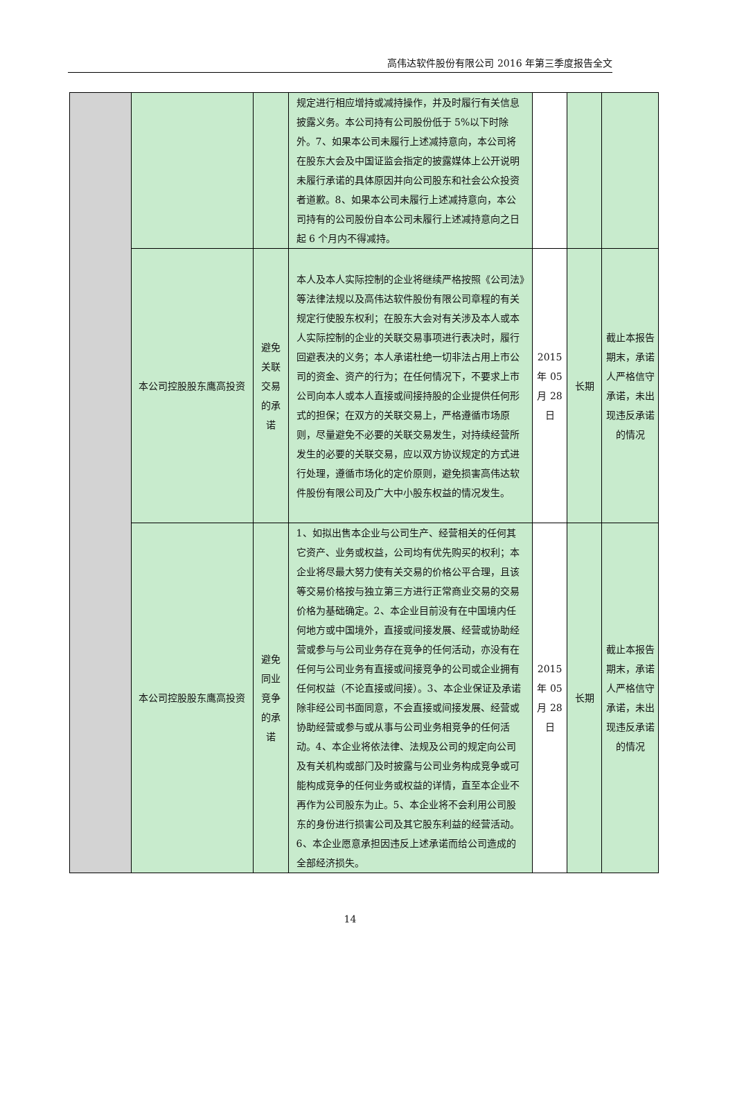高伟达软件股份有限公司 2016 年第三季度报告全文
| | | | 规定进行相应增持或减持操作，并及时履行有关信息披露义务。本公司持有公司股份低于 5%以下时除外。7、如果本公司未履行上述减持意向，本公司将在股东大会及中国证监会指定的披露媒体上公开说明未履行承诺的具体原因并向公司股东和社会公众投资者道歉。8、如果本公司未履行上述减持意向，本公司持有的公司股份自本公司未履行上述减持意向之日起 6 个月内不得减持。 | | | |
| | 本公司控股股东鹰高投资 | 避免关联交易的承诺 | 本人及本人实际控制的企业将继续严格按照《公司法》等法律法规以及高伟达软件股份有限公司章程的有关规定行使股东权利；在股东大会对有关涉及本人或本人实际控制的企业的关联交易事项进行表决时，履行回避表决的义务；本人承诺杜绝一切非法占用上市公司的资金、资产的行为；在任何情况下，不要求上市公司向本人或本人直接或间接持股的企业提供任何形式的担保；在双方的关联交易上，严格遵循市场原则，尽量避免不必要的关联交易发生，对持续经营所发生的必要的关联交易，应以双方协议规定的方式进行处理，遵循市场化的定价原则，避免损害高伟达软件股份有限公司及广大中小股东权益的情况发生。 | 2015 年 05 月 28 日 | 长期 | 截止本报告期末，承诺人严格信守承诺，未出现违反承诺的情况 |
| | 本公司控股股东鹰高投资 | 避免同业竞争的承诺 | 1、如拟出售本企业与公司生产、经营相关的任何其它资产、业务或权益，公司均有优先购买的权利；本企业将尽最大努力使有关交易的价格公平合理，且该等交易价格按与独立第三方进行正常商业交易的交易价格为基础确定。2、本企业目前没有在中国境内任何地方或中国境外，直接或间接发展、经营或协助经营或参与与公司业务存在竞争的任何活动，亦没有在任何与公司业务有直接或间接竞争的公司或企业拥有任何权益（不论直接或间接）。3、本企业保证及承诺除非经公司书面同意，不会直接或间接发展、经营或协助经营或参与或从事与公司业务相竞争的任何活动。4、本企业将依法律、法规及公司的规定向公司及有关机构或部门及时披露与公司业务构成竞争或可能构成竞争的任何业务或权益的详情，直至本企业不再作为公司股东为止。5、本企业将不会利用公司股东的身份进行损害公司及其它股东利益的经营活动。6、本企业愿意承担因违反上述承诺而给公司造成的全部经济损失。 | 2015 年 05 月 28 日 | 长期 | 截止本报告期末，承诺人严格信守承诺，未出现违反承诺的情况 |
14